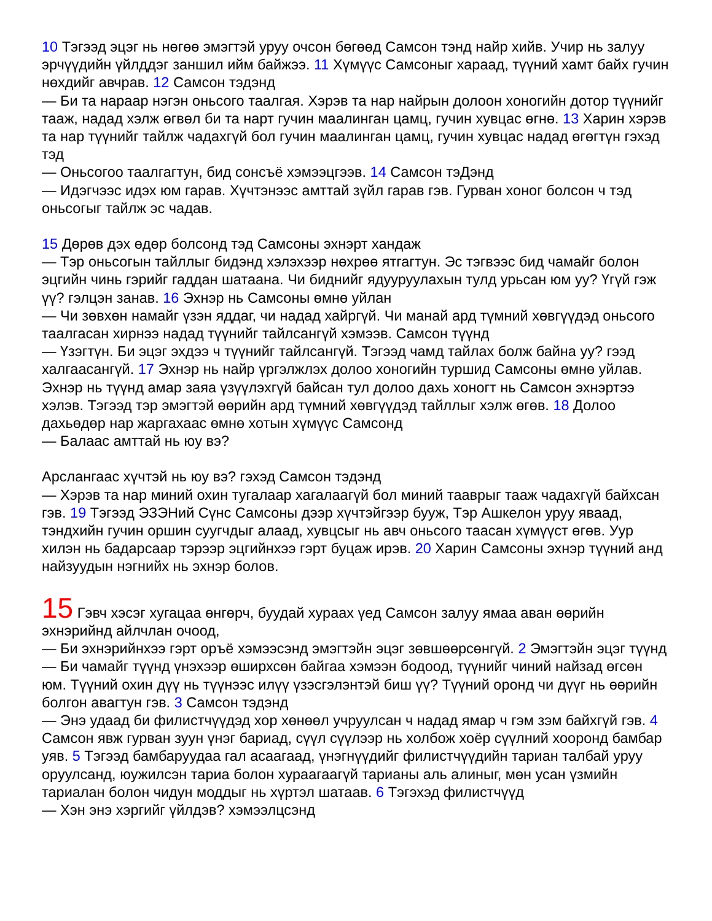10 Тэгээд эцэг нь нөгөө эмэгтэй уруу очсон бөгөөд Самсон тэнд найр хийв. Учир нь залуу эрчүүдийн үйлддэг заншил ийм байжээ. 11 Хүмүүс Самсоныг хараад, түүний хамт байх гучин нөхдийг авчрав. 12 Самсон тэдэнд
— Би та нараар нэгэн оньсого таалгая. Хэрэв та нар найрын долоон хоногийн дотор түүнийг тааж, надад хэлж өгвөл би та нарт гучин маалинган цамц, гучин хувцас өгнө. 13 Харин хэрэв та нар түүнийг тайлж чадахгүй бол гучин маалинган цамц, гучин хувцас надад өгөгтүн гэхэд тэд
— Оньсогоо таалгагтун, бид сонсъё хэмээцгээв. 14 Самсон тэДэнд
— Идэгчээс идэх юм гарав. Хүчтэнээс амттай зүйл гарав гэв. Гурван хоног болсон ч тэд оньсогыг тайлж эс чадав.
15 Дөрөв дэх өдөр болсонд тэд Самсоны эхнэрт хандаж
— Тэр оньсогын тайллыг бидэнд хэлэхээр нөхрөө ятгагтун. Эс тэгвээс бид чамайг болон эцгийн чинь гэрийг гаддан шатаана. Чи биднийг ядууруулахын тулд урьсан юм уу? Үгүй гэж үү? гэлцэн занав. 16 Эхнэр нь Самсоны өмнө уйлан
— Чи зөвхөн намайг үзэн яддаг, чи надад хайргүй. Чи манай ард түмний хөвгүүдэд оньсого таалгасан хирнээ надад түүнийг тайлсангүй хэмээв. Самсон түүнд
— Үзэгтүн. Би эцэг эхдээ ч түүнийг тайлсангүй. Тэгээд чамд тайлах болж байна уу? гээд халгаасангүй. 17 Эхнэр нь найр үргэлжлэх долоо хоногийн туршид Самсоны өмнө уйлав. Эхнэр нь түүнд амар заяа үзүүлэхгүй байсан тул долоо дахь хоногт нь Самсон эхнэртээ хэлэв. Тэгээд тэр эмэгтэй өөрийн ард түмний хөвгүүдэд тайллыг хэлж өгөв. 18 Долоо дахьөдөр нар жаргахаас өмнө хотын хүмүүс Самсонд
— Балаас амттай нь юу вэ?
Арслангаас хүчтэй нь юу вэ? гэхэд Самсон тэдэнд
— Хэрэв та нар миний охин тугалаар хагалаагүй бол миний тааврыг тааж чадахгүй байхсан гэв. 19 Тэгээд ЭЗЭНий Сүнс Самсоны дээр хүчтэйгээр бууж, Тэр Ашкелон уруу яваад, тэндхийн гучин оршин суугчдыг алаад, хувцсыг нь авч оньсого таасан хүмүүст өгөв. Уур хилэн нь бадарсаар тэрээр эцгийнхээ гэрт буцаж ирэв. 20 Харин Самсоны эхнэр түүний анд найзуудын нэгнийх нь эхнэр болов.
15 Гэвч хэсэг хугацаа өнгөрч, буудай хураах үед Самсон залуу ямаа аван өөрийн эхнэрийнд айлчлан очоод,
— Би эхнэрийнхээ гэрт оръё хэмээсэнд эмэгтэйн эцэг зөвшөөрсөнгүй. 2 Эмэгтэйн эцэг түүнд
— Би чамайг түүнд үнэхээр өширхсөн байгаа хэмээн бодоод, түүнийг чиний найзад өгсөн юм. Түүний охин дүү нь түүнээс илүү үзэсгэлэнтэй биш үү? Түүний оронд чи дүүг нь өөрийн болгон авагтун гэв. 3 Самсон тэдэнд
— Энэ удаад би филистчүүдэд хор хөнөөл учруулсан ч надад ямар ч гэм зэм байхгүй гэв. 4 Самсон явж гурван зуун үнэг бариад, сүүл сүүлээр нь холбож хоёр сүүлний хооронд бамбар уяв. 5 Тэгээд бамбаруудаа гал асаагаад, үнэгнүүдийг филистчүүдийн тариан талбай уруу оруулсанд, юужилсэн тариа болон хураагаагүй тарианы аль алиныг, мөн усан үзмийн тариалан болон чидун моддыг нь хүртэл шатаав. 6 Тэгэхэд филистчүүд
— Хэн энэ хэргийг үйлдэв? хэмээлцсэнд